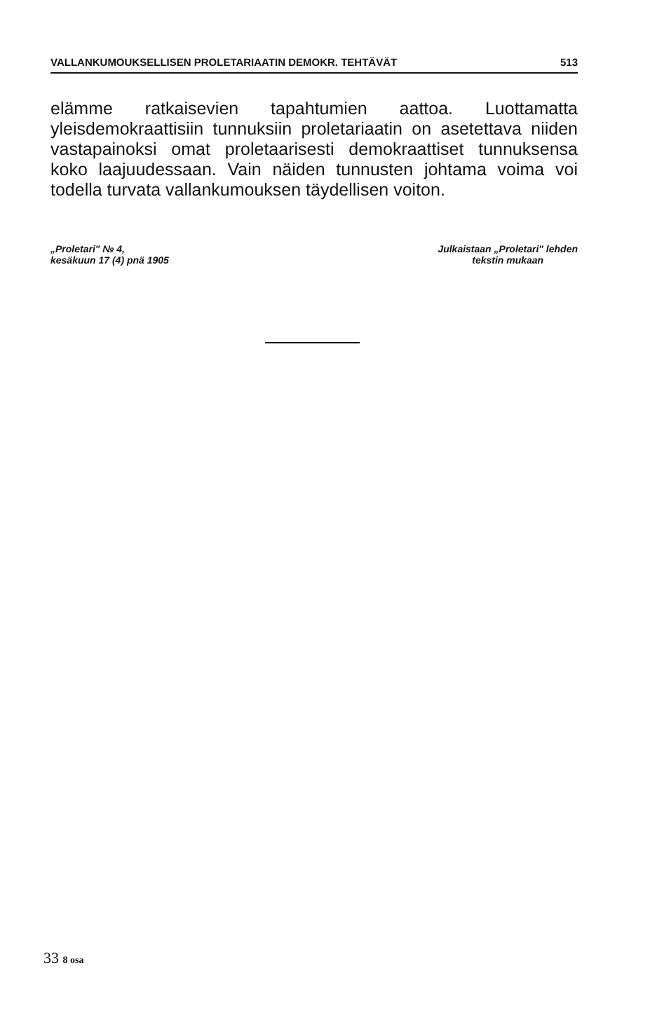VALLANKUMOUKSELLISEN PROLETARIAATIN DEMOKR. TEHTÄVÄT 513
elämme ratkaisevien tapahtumien aattoa. Luottamatta yleisdemokraattisiin tunnuksiin proletariaatin on asetettava niiden vastapainoksi omat proletaarisesti demokraattiset tunnuksensa koko laajuudessaan. Vain näiden tunnusten johtama voima voi todella turvata vallankumouksen täydellisen voiton.
„Proletari" № 4,
kesäkuun 17 (4) pnä 1905
Julkaistaan „Proletari" lehden
tekstin mukaan
33 8 osa